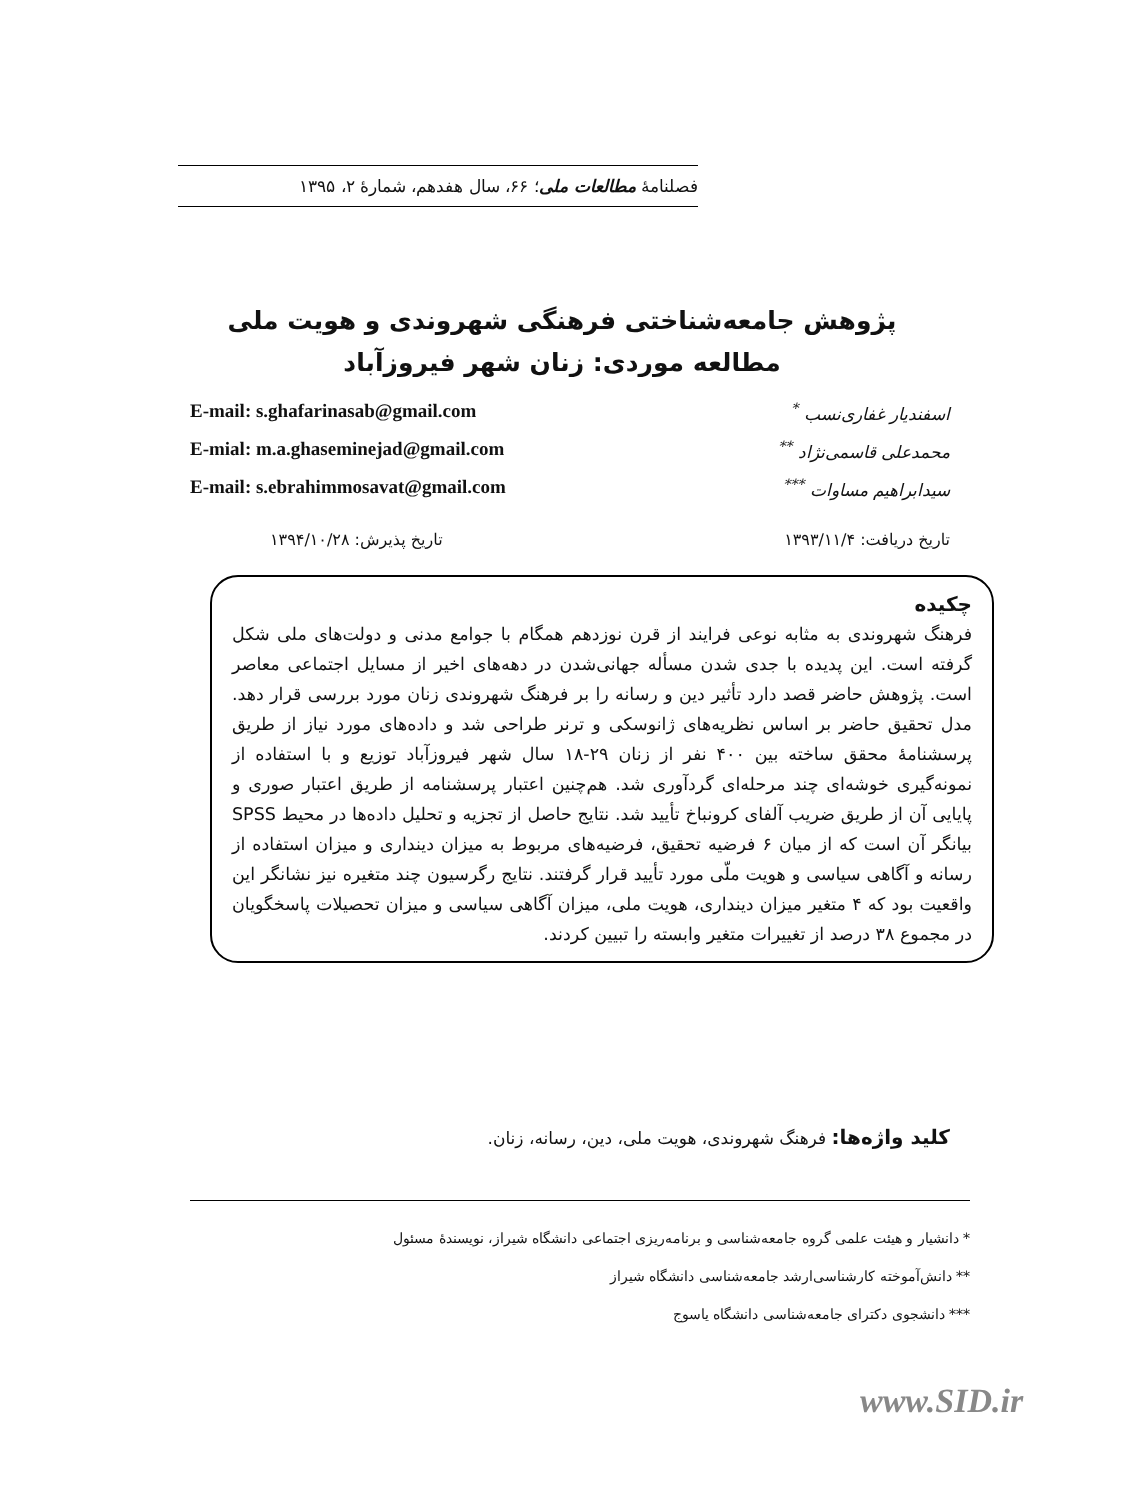فصلنامهٔ مطالعات ملی؛ ۶۶، سال هفدهم، شمارهٔ ۲، ۱۳۹۵
پژوهش جامعه‌شناختی فرهنگی شهروندی و هویت ملی
مطالعه موردی: زنان شهر فیروزآباد
اسفندیار غفاری‌نسب <sup>*</sup> E-mail: s.ghafarinasab@gmail.com
محمدعلی قاسمی‌نژاد <sup>**</sup> E-mial: m.a.ghaseminejad@gmail.com
سیدابراهیم مساوات <sup>***</sup> E-mail: s.ebrahimmosavat@gmail.com
تاریخ دریافت: ۱۳۹۳/۱۱/۴ تاریخ پذیرش: ۱۳۹۴/۱۰/۲۸
چکیده
فرهنگ شهروندی به مثابه نوعی فرایند از قرن نوزدهم همگام با جوامع مدنی و دولت‌های ملی شکل گرفته است. این پدیده با جدی شدن مسأله جهانی‌شدن در دهه‌های اخیر از مسایل اجتماعی معاصر است. پژوهش حاضر قصد دارد تأثیر دین و رسانه را بر فرهنگ شهروندی زنان مورد بررسی قرار دهد. مدل تحقیق حاضر بر اساس نظریه‌های ژانوسکی و ترنر طراحی شد و داده‌های مورد نیاز از طریق پرسشنامهٔ محقق ساخته بین ۴۰۰ نفر از زنان ۲۹-۱۸ سال شهر فیروزآباد توزیع و با استفاده از نمونه‌گیری خوشه‌ای چند مرحله‌ای گردآوری شد. هم‌چنین اعتبار پرسشنامه از طریق اعتبار صوری و پایایی آن از طریق ضریب آلفای کرونباخ تأیید شد. نتایج حاصل از تجزیه و تحلیل داده‌ها در محیط SPSS بیانگر آن است که از میان ۶ فرضیه تحقیق، فرضیه‌های مربوط به میزان دینداری و میزان استفاده از رسانه و آگاهی سیاسی و هویت ملّی مورد تأیید قرار گرفتند. نتایج رگرسیون چند متغیره نیز نشانگر این واقعیت بود که ۴ متغیر میزان دینداری، هویت ملی، میزان آگاهی سیاسی و میزان تحصیلات پاسخگویان در مجموع ۳۸ درصد از تغییرات متغیر وابسته را تبیین کردند.
کلید واژه‌ها: فرهنگ شهروندی، هویت ملی، دین، رسانه، زنان.
* دانشیار و هیئت علمی گروه جامعه‌شناسی و برنامه‌ریزی اجتماعی دانشگاه شیراز، نویسندهٔ مسئول
** دانش‌آموخته کارشناسی‌ارشد جامعه‌شناسی دانشگاه شیراز
*** دانشجوی دکترای جامعه‌شناسی دانشگاه یاسوج
www.SID.ir